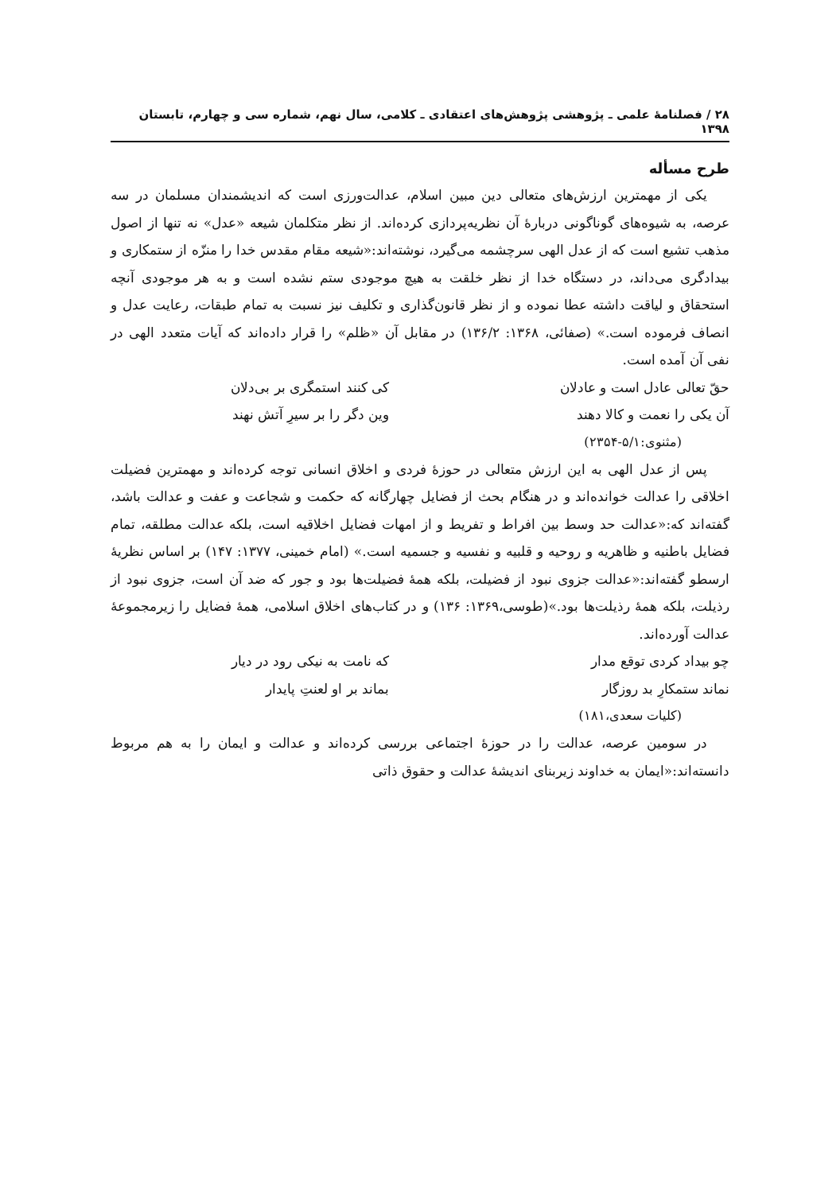۲۸ / فصلنامهٔ علمی ـ پژوهشی پژوهش‌های اعتقادی ـ کلامی، سال نهم، شماره سی و چهارم، تابستان ۱۳۹۸
طرح مسأله
یکی از مهمترین ارزش‌های متعالی دین مبین اسلام، عدالت‌ورزی است که اندیشمندان مسلمان در سه عرصه، به شیوه‌های گوناگونی دربارهٔ آن نظریه‌پردازی کرده‌اند. از نظر متکلمان شیعه «عدل» نه تنها از اصول مذهب تشیع است که از عدل الهی سرچشمه می‌گیرد، نوشته‌اند:«شیعه مقام مقدس خدا را منزّه از ستمکاری و بیدادگری می‌داند، در دستگاه خدا از نظر خلقت به هیچ موجودی ستم نشده است و به هر موجودی آنچه استحقاق و لیاقت داشته عطا نموده و از نظر قانون‌گذاری و تکلیف نیز نسبت به تمام طبقات، رعایت عدل و انصاف فرموده است.» (صفائی، ۱۳۶۸: ۱۳۶/۲) در مقابل آن «ظلم» را قرار داده‌اند که آیات متعدد الهی در نفی آن آمده است.
حقّ تعالی عادل است و عادلان کی کنند استمگری بر بی‌دلان
آن یکی را نعمت و کالا دهند وین دگر را بر سیرِ آتش نهند
(مثنوی:۵/۱-۲۳۵۴)
پس از عدل الهی به این ارزش متعالی در حوزهٔ فردی و اخلاق انسانی توجه کرده‌اند و مهمترین فضیلت اخلاقی را عدالت خوانده‌اند و در هنگام بحث از فضایل چهارگانه که حکمت و شجاعت و عفت و عدالت باشد، گفته‌اند که:«عدالت حد وسط بین افراط و تفریط و از امهات فضایل اخلاقیه است، بلکه عدالت مطلقه، تمام فضایل باطنیه و ظاهریه و روحیه و قلبیه و نفسیه و جسمیه است.» (امام خمینی، ۱۳۷۷: ۱۴۷) بر اساس نظریهٔ ارسطو گفته‌اند:«عدالت جزوی نبود از فضیلت، بلکه همهٔ فضیلت‌ها بود و جور که ضد آن است، جزوی نبود از رذیلت، بلکه همهٔ رذیلت‌ها بود.»(طوسی،۱۳۶۹: ۱۳۶) و در کتاب‌های اخلاق اسلامی، همهٔ فضایل را زیرمجموعهٔ عدالت آورده‌اند.
چو بیداد کردی توقع مدار که نامت به نیکی رود در دیار
نماند ستمکارِ بد روزگار بماند بر او لعنتِ پایدار
(کلیات سعدی،۱۸۱)
در سومین عرصه، عدالت را در حوزهٔ اجتماعی بررسی کرده‌اند و عدالت و ایمان را به هم مربوط دانسته‌اند:«ایمان به خداوند زیربنای اندیشهٔ عدالت و حقوق ذاتی